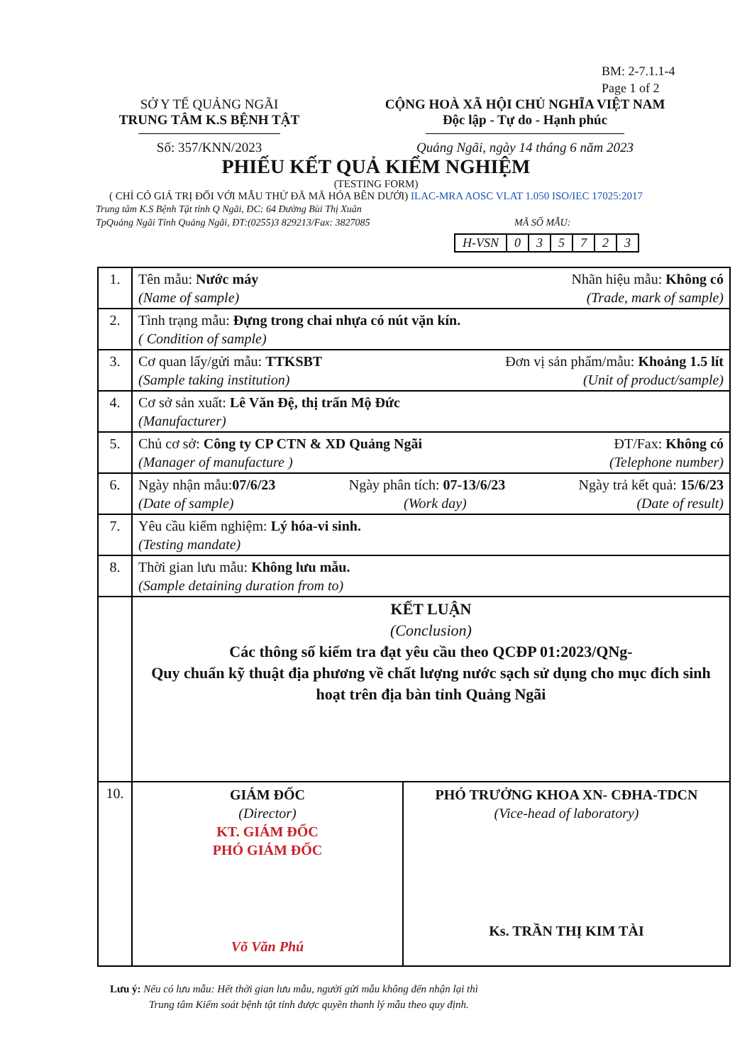BM: 2-7.1.1-4
Page 1 of 2
SỞ Y TẾ QUẢNG NGÃI
TRUNG TÂM K.S BỆNH TẬT
Số: 357/KNN/2023
CỘNG HOÀ XÃ HỘI CHỦ NGHĨA VIỆT NAM
Độc lập - Tự do - Hạnh phúc
Quảng Ngãi, ngày 14 tháng 6 năm 2023
PHIẾU KẾT QUẢ KIỂM NGHIỆM
(TESTING FORM)
( CHỈ CÓ GIÁ TRỊ ĐỐI VỚI MẪU THỬ ĐÃ MÃ HÓA BÊN DƯỚI) ILAC-MRA AOSC VLAT 1.050 ISO/IEC 17025:2017
Trung tâm K.S Bệnh Tật tỉnh Q Ngãi, ĐC: 64 Đường Bùi Thị Xuân
TpQuảng Ngãi Tỉnh Quảng Ngãi, ĐT:(0255)3 829213/Fax: 3827085 MÃ SỐ MẪU:
| H-VSN | 0 | 3 | 5 | 7 | 2 | 3 |
| 1. | Tên mẫu: Nước máy Nhãn hiệu mẫu: Không có (Name of sample) (Trade, mark of sample) |
| 2. | Tình trạng mẫu: Đựng trong chai nhựa có nút vặn kín. ( Condition of sample) |
| 3. | Cơ quan lấy/gửi mẫu: TTKSBT Đơn vị sản phẩm/mẫu: Khoảng 1.5 lít (Sample taking institution) (Unit of product/sample) |
| 4. | Cơ sở sản xuất: Lê Văn Đệ, thị trấn Mộ Đức (Manufacturer) |
| 5. | Chủ cơ sở: Công ty CP CTN & XD Quảng Ngãi ĐT/Fax: Không có (Manager of manufacture ) (Telephone number) |
| 6. | Ngày nhận mẫu: 07/6/23 Ngày phân tích: 07-13/6/23 Ngày trả kết quả: 15/6/23 (Date of sample) (Work day) (Date of result) |
| 7. | Yêu cầu kiểm nghiệm: Lý hóa-vi sinh. (Testing mandate) |
| 8. | Thời gian lưu mẫu: Không lưu mẫu. (Sample detaining duration from to) |
| | KẾT LUẬN (Conclusion) Các thông số kiểm tra đạt yêu cầu theo QCĐP 01:2023/QNg- Quy chuẩn kỹ thuật địa phương về chất lượng nước sạch sử dụng cho mục đích sinh hoạt trên địa bàn tỉnh Quảng Ngãi |
| 10. | GIÁM ĐỐC (Director) KT. GIÁM ĐỐC PHÓ GIÁM ĐỐC Võ Văn Phú PHÓ TRƯỞNG KHOA XN- CĐHA-TDCN (Vice-head of laboratory) Ks. TRẦN THỊ KIM TÀI |
Lưu ý: Nếu có lưu mẫu: Hết thời gian lưu mẫu, người gửi mẫu không đến nhận lại thì
Trung tâm Kiểm soát bệnh tật tỉnh được quyền thanh lý mẫu theo quy định.